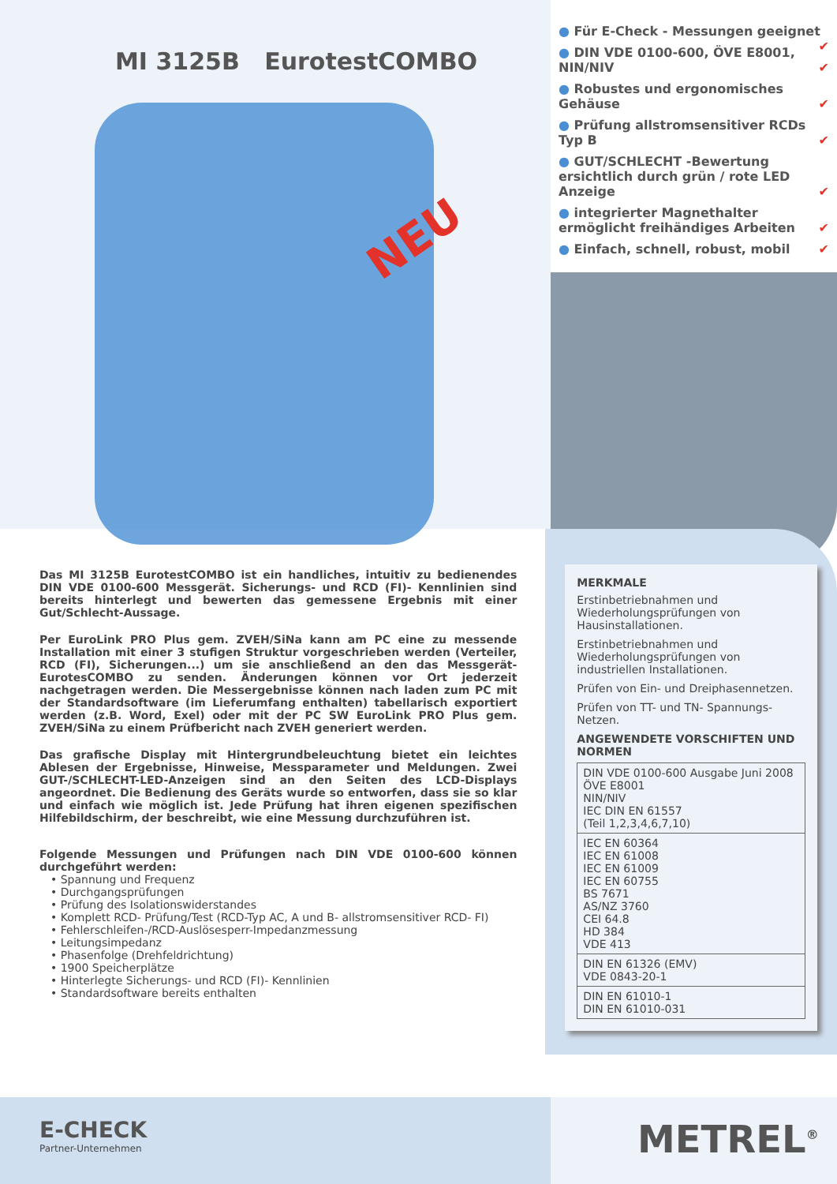MI 3125B EurotestCOMBO
NEU
● Für E-Check - Messungen geeignet ✔
● DIN VDE 0100-600, ÖVE E8001, NIN/NIV ✔
● Robustes und ergonomisches Gehäuse ✔
● Prüfung allstromsensitiver RCDs Typ B ✔
● GUT/SCHLECHT -Bewertung ersichtlich durch grün / rote LED Anzeige ✔
● integrierter Magnethalter ermöglicht freihändiges Arbeiten ✔
● Einfach, schnell, robust, mobil ✔
Das MI 3125B EurotestCOMBO ist ein handliches, intuitiv zu bedienendes DIN VDE 0100-600 Messgerät. Sicherungs- und RCD (FI)- Kennlinien sind bereits hinterlegt und bewerten das gemessene Ergebnis mit einer Gut/Schlecht-Aussage.
Per EuroLink PRO Plus gem. ZVEH/SiNa kann am PC eine zu messende Installation mit einer 3 stufigen Struktur vorgeschrieben werden (Verteiler, RCD (FI), Sicherungen...) um sie anschließend an den das Messgerät- EurotesCOMBO zu senden. Änderungen können vor Ort jederzeit nachgetragen werden. Die Messergebnisse können nach laden zum PC mit der Standardsoftware (im Lieferumfang enthalten) tabellarisch exportiert werden (z.B. Word, Exel) oder mit der PC SW EuroLink PRO Plus gem. ZVEH/SiNa zu einem Prüfbericht nach ZVEH generiert werden.
Das grafische Display mit Hintergrundbeleuchtung bietet ein leichtes Ablesen der Ergebnisse, Hinweise, Messparameter und Meldungen. Zwei GUT-/SCHLECHT-LED-Anzeigen sind an den Seiten des LCD-Displays angeordnet. Die Bedienung des Geräts wurde so entworfen, dass sie so klar und einfach wie möglich ist. Jede Prüfung hat ihren eigenen spezifischen Hilfebildschirm, der beschreibt, wie eine Messung durchzuführen ist.
Folgende Messungen und Prüfungen nach DIN VDE 0100-600 können durchgeführt werden:
• Spannung und Frequenz
• Durchgangsprüfungen
• Prüfung des Isolationswiderstandes
• Komplett RCD- Prüfung/Test (RCD-Typ AC, A und B- allstromsensitiver RCD- FI)
• Fehlerschleifen-/RCD-Auslösesperr-Impedanzmessung
• Leitungsimpedanz
• Phasenfolge (Drehfeldrichtung)
• 1900 Speicherplätze
• Hinterlegte Sicherungs- und RCD (FI)- Kennlinien
• Standardsoftware bereits enthalten
MERKMALE
Erstinbetriebnahmen und Wiederholungsprüfungen von Hausinstallationen.
Erstinbetriebnahmen und Wiederholungsprüfungen von industriellen Installationen.
Prüfen von Ein- und Dreiphasennetzen.
Prüfen von TT- und TN- Spannungs-Netzen.
ANGEWENDETE VORSCHIFTEN UND NORMEN
| DIN VDE 0100-600 Ausgabe Juni 2008 ÖVE E8001 NIN/NIV IEC DIN EN 61557 (Teil 1,2,3,4,6,7,10) |
| IEC EN 60364 IEC EN 61008 IEC EN 61009 IEC EN 60755 BS 7671 AS/NZ 3760 CEI 64.8 HD 384 VDE 413 |
| DIN EN 61326 (EMV) VDE 0843-20-1 |
| DIN EN 61010-1 DIN EN 61010-031 |
E-CHECK
Partner-Unternehmen
METREL<sup>®</sup>